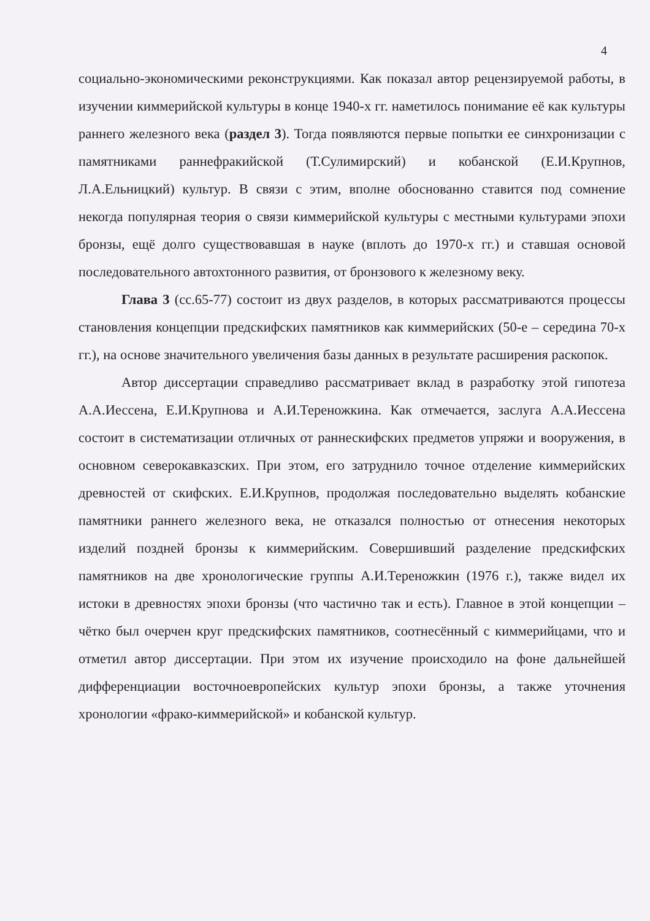4
социально-экономическими реконструкциями. Как показал автор рецензируемой работы, в изучении киммерийской культуры в конце 1940-х гг. наметилось понимание её как культуры раннего железного века (раздел 3). Тогда появляются первые попытки ее синхронизации с памятниками раннефракийской (Т.Сулимирский) и кобанской (Е.И.Крупнов, Л.А.Ельницкий) культур. В связи с этим, вполне обоснованно ставится под сомнение некогда популярная теория о связи киммерийской культуры с местными культурами эпохи бронзы, ещё долго существовавшая в науке (вплоть до 1970-х гг.) и ставшая основой последовательного автохтонного развития, от бронзового к железному веку.
Глава 3 (сс.65-77) состоит из двух разделов, в которых рассматриваются процессы становления концепции предскифских памятников как киммерийских (50-е – середина 70-х гг.), на основе значительного увеличения базы данных в результате расширения раскопок.
Автор диссертации справедливо рассматривает вклад в разработку этой гипотеза А.А.Иессена, Е.И.Крупнова и А.И.Тереножкина. Как отмечается, заслуга А.А.Иессена состоит в систематизации отличных от раннескифских предметов упряжи и вооружения, в основном северокавказских. При этом, его затруднило точное отделение киммерийских древностей от скифских. Е.И.Крупнов, продолжая последовательно выделять кобанские памятники раннего железного века, не отказался полностью от отнесения некоторых изделий поздней бронзы к киммерийским. Совершивший разделение предскифских памятников на две хронологические группы А.И.Тереножкин (1976 г.), также видел их истоки в древностях эпохи бронзы (что частично так и есть). Главное в этой концепции – чётко был очерчен круг предскифских памятников, соотнесённый с киммерийцами, что и отметил автор диссертации. При этом их изучение происходило на фоне дальнейшей дифференциации восточноевропейских культур эпохи бронзы, а также уточнения хронологии «фрако-киммерийской» и кобанской культур.